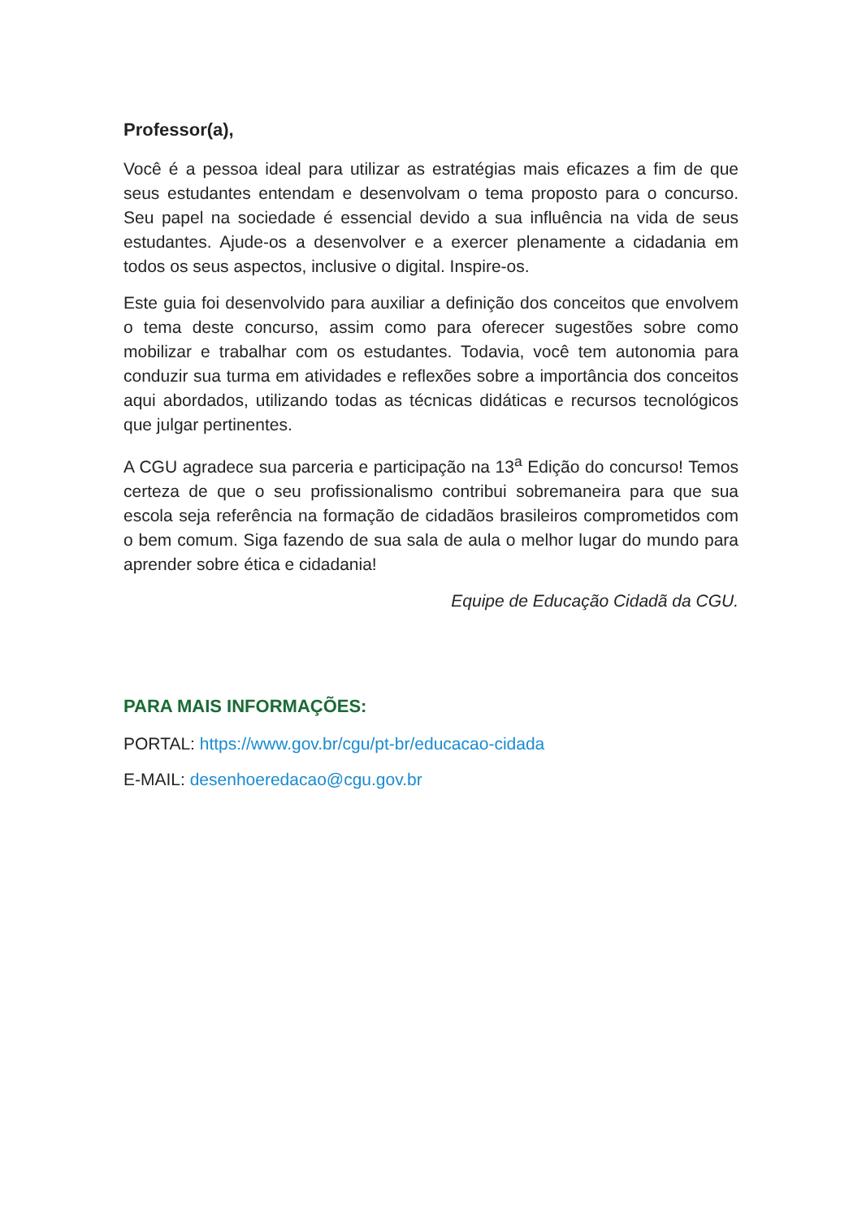Professor(a),
Você é a pessoa ideal para utilizar as estratégias mais eficazes a fim de que seus estudantes entendam e desenvolvam o tema proposto para o concurso. Seu papel na sociedade é essencial devido a sua influência na vida de seus estudantes. Ajude-os a desenvolver e a exercer plenamente a cidadania em todos os seus aspectos, inclusive o digital. Inspire-os.
Este guia foi desenvolvido para auxiliar a definição dos conceitos que envolvem o tema deste concurso, assim como para oferecer sugestões sobre como mobilizar e trabalhar com os estudantes. Todavia, você tem autonomia para conduzir sua turma em atividades e reflexões sobre a importância dos conceitos aqui abordados, utilizando todas as técnicas didáticas e recursos tecnológicos que julgar pertinentes.
A CGU agradece sua parceria e participação na 13<sup>a</sup> Edição do concurso! Temos certeza de que o seu profissionalismo contribui sobremaneira para que sua escola seja referência na formação de cidadãos brasileiros comprometidos com o bem comum. Siga fazendo de sua sala de aula o melhor lugar do mundo para aprender sobre ética e cidadania!
Equipe de Educação Cidadã da CGU.
PARA MAIS INFORMAÇÕES:
PORTAL: https://www.gov.br/cgu/pt-br/educacao-cidada
E-MAIL: desenhoeredacao@cgu.gov.br